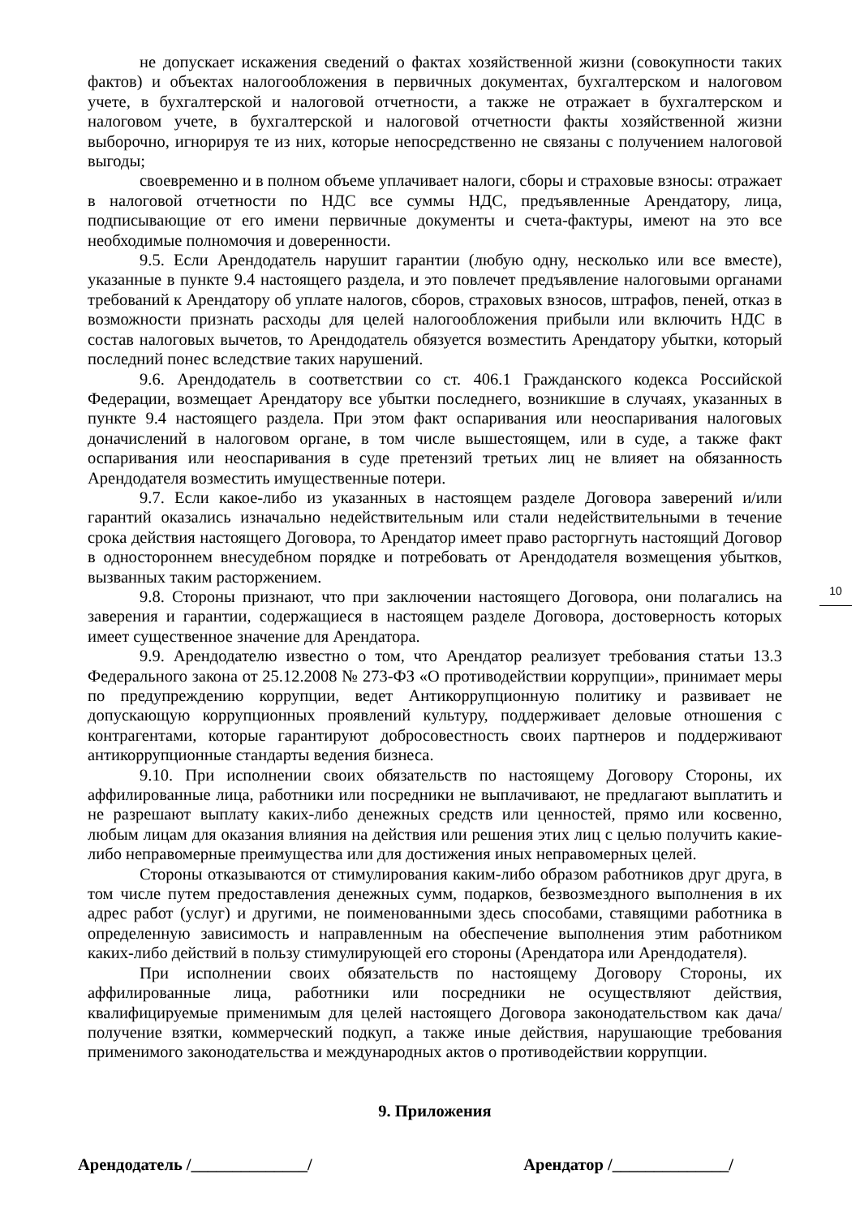не допускает искажения сведений о фактах хозяйственной жизни (совокупности таких фактов) и объектах налогообложения в первичных документах, бухгалтерском и налоговом учете, в бухгалтерской и налоговой отчетности, а также не отражает в бухгалтерском и налоговом учете, в бухгалтерской и налоговой отчетности факты хозяйственной жизни выборочно, игнорируя те из них, которые непосредственно не связаны с получением налоговой выгоды;
своевременно и в полном объеме уплачивает налоги, сборы и страховые взносы: отражает в налоговой отчетности по НДС все суммы НДС, предъявленные Арендатору, лица, подписывающие от его имени первичные документы и счета-фактуры, имеют на это все необходимые полномочия и доверенности.
9.5. Если Арендодатель нарушит гарантии (любую одну, несколько или все вместе), указанные в пункте 9.4 настоящего раздела, и это повлечет предъявление налоговыми органами требований к Арендатору об уплате налогов, сборов, страховых взносов, штрафов, пеней, отказ в возможности признать расходы для целей налогообложения прибыли или включить НДС в состав налоговых вычетов, то Арендодатель обязуется возместить Арендатору убытки, который последний понес вследствие таких нарушений.
9.6. Арендодатель в соответствии со ст. 406.1 Гражданского кодекса Российской Федерации, возмещает Арендатору все убытки последнего, возникшие в случаях, указанных в пункте 9.4 настоящего раздела. При этом факт оспаривания или неоспаривания налоговых доначислений в налоговом органе, в том числе вышестоящем, или в суде, а также факт оспаривания или неоспаривания в суде претензий третьих лиц не влияет на обязанность Арендодателя возместить имущественные потери.
9.7. Если какое-либо из указанных в настоящем разделе Договора заверений и/или гарантий оказались изначально недействительным или стали недействительными в течение срока действия настоящего Договора, то Арендатор имеет право расторгнуть настоящий Договор в одностороннем внесудебном порядке и потребовать от Арендодателя возмещения убытков, вызванных таким расторжением.
9.8. Стороны признают, что при заключении настоящего Договора, они полагались на заверения и гарантии, содержащиеся в настоящем разделе Договора, достоверность которых имеет существенное значение для Арендатора.
9.9. Арендодателю известно о том, что Арендатор реализует требования статьи 13.3 Федерального закона от 25.12.2008 № 273-ФЗ «О противодействии коррупции», принимает меры по предупреждению коррупции, ведет Антикоррупционную политику и развивает не допускающую коррупционных проявлений культуру, поддерживает деловые отношения с контрагентами, которые гарантируют добросовестность своих партнеров и поддерживают антикоррупционные стандарты ведения бизнеса.
9.10. При исполнении своих обязательств по настоящему Договору Стороны, их аффилированные лица, работники или посредники не выплачивают, не предлагают выплатить и не разрешают выплату каких-либо денежных средств или ценностей, прямо или косвенно, любым лицам для оказания влияния на действия или решения этих лиц с целью получить какие- либо неправомерные преимущества или для достижения иных неправомерных целей.
Стороны отказываются от стимулирования каким-либо образом работников друг друга, в том числе путем предоставления денежных сумм, подарков, безвозмездного выполнения в их адрес работ (услуг) и другими, не поименованными здесь способами, ставящими работника в определенную зависимость и направленным на обеспечение выполнения этим работником каких-либо действий в пользу стимулирующей его стороны (Арендатора или Арендодателя).
При исполнении своих обязательств по настоящему Договору Стороны, их аффилированные лица, работники или посредники не осуществляют действия, квалифицируемые применимым для целей настоящего Договора законодательством как дача/получение взятки, коммерческий подкуп, а также иные действия, нарушающие требования применимого законодательства и международных актов о противодействии коррупции.
9. Приложения
Арендодатель /______________/ Арендатор /______________/
10